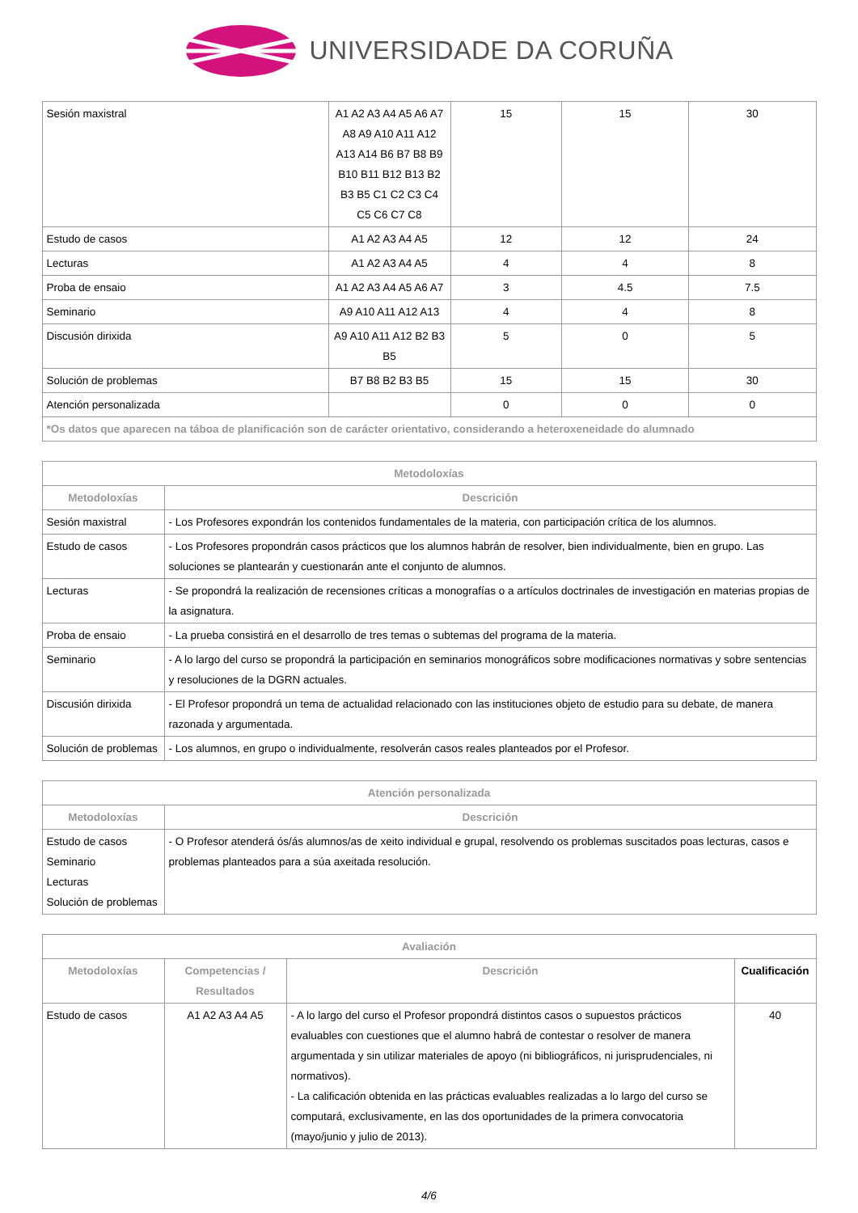UNIVERSIDADE DA CORUÑA
| Sesión maxistral | A1 A2 A3 A4 A5 A6 A7 A8 A9 A10 A11 A12 A13 A14 B6 B7 B8 B9 B10 B11 B12 B13 B2 B3 B5 C1 C2 C3 C4 C5 C6 C7 C8 | 15 | 15 | 30 |
| Estudo de casos | A1 A2 A3 A4 A5 | 12 | 12 | 24 |
| Lecturas | A1 A2 A3 A4 A5 | 4 | 4 | 8 |
| Proba de ensaio | A1 A2 A3 A4 A5 A6 A7 | 3 | 4.5 | 7.5 |
| Seminario | A9 A10 A11 A12 A13 | 4 | 4 | 8 |
| Discusión dirixida | A9 A10 A11 A12 B2 B3 B5 | 5 | 0 | 5 |
| Solución de problemas | B7 B8 B2 B3 B5 | 15 | 15 | 30 |
| Atención personalizada | | 0 | 0 | 0 |
| *Os datos que aparecen na táboa de planificación son de carácter orientativo, considerando a heteroxeneidade do alumnado | | | | |
| Metodoloxías | |
| --- | --- |
| Metodoloxías | Descrición |
| Sesión maxistral | - Los Profesores expondrán los contenidos fundamentales de la materia, con participación crítica de los alumnos. |
| Estudo de casos | - Los Profesores propondrán casos prácticos que los alumnos habrán de resolver, bien individualmente, bien en grupo. Las soluciones se plantearán y cuestionarán ante el conjunto de alumnos. |
| Lecturas | - Se propondrá la realización de recensiones críticas a monografías o a artículos doctrinales de investigación en materias propias de la asignatura. |
| Proba de ensaio | - La prueba consistirá en el desarrollo de tres temas o subtemas del programa de la materia. |
| Seminario | - A lo largo del curso se propondrá la participación en seminarios monográficos sobre modificaciones normativas y sobre sentencias y resoluciones de la DGRN actuales. |
| Discusión dirixida | - El Profesor propondrá un tema de actualidad relacionado con las instituciones objeto de estudio para su debate, de manera razonada y argumentada. |
| Solución de problemas | - Los alumnos, en grupo o individualmente, resolverán casos reales planteados por el Profesor. |
| Atención personalizada | |
| --- | --- |
| Metodoloxías | Descrición |
| Estudo de casos Seminario Lecturas Solución de problemas | - O Profesor atenderá ós/ás alumnos/as de xeito individual e grupal, resolvendo os problemas suscitados poas lecturas, casos e problemas planteados para a súa axeitada resolución. |
| Avaliación | | | |
| --- | --- | --- | --- |
| Metodoloxías | Competencias / Resultados | Descrición | Cualificación |
| Estudo de casos | A1 A2 A3 A4 A5 | - A lo largo del curso el Profesor propondrá distintos casos o supuestos prácticos evaluables con cuestiones que el alumno habrá de contestar o resolver de manera argumentada y sin utilizar materiales de apoyo (ni bibliográficos, ni jurisprudenciales, ni normativos). - La calificación obtenida en las prácticas evaluables realizadas a lo largo del curso se computará, exclusivamente, en las dos oportunidades de la primera convocatoria (mayo/junio y julio de 2013). | 40 |
4/6